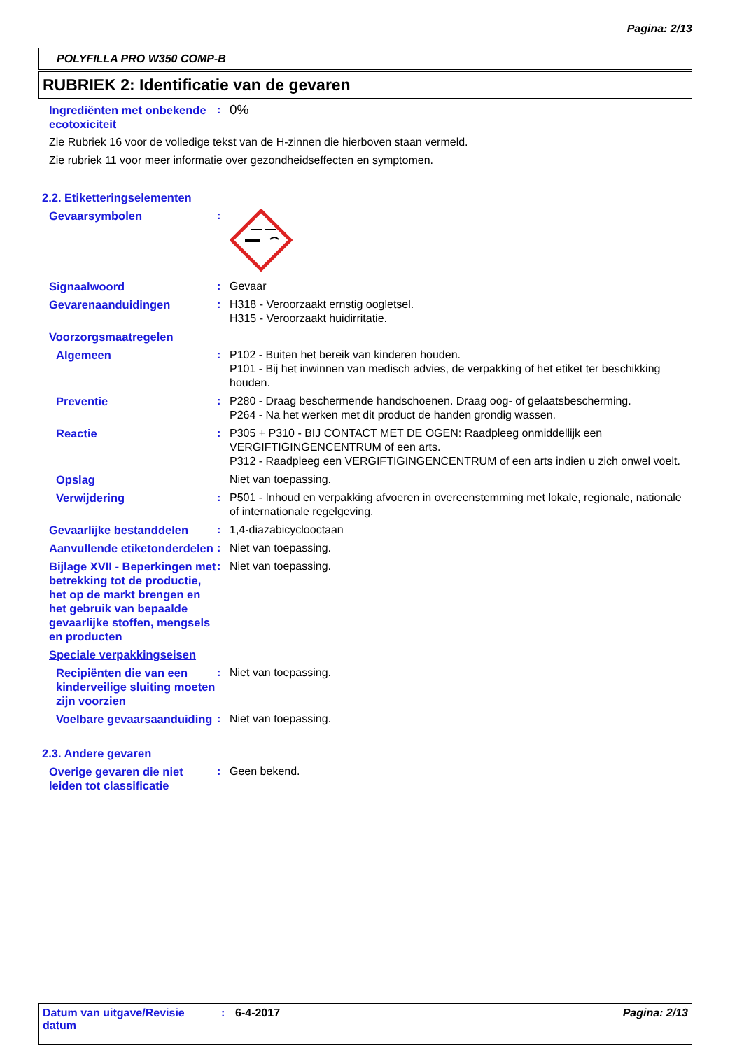Pagina: 2/13
POLYFILLA PRO W350 COMP-B
RUBRIEK 2: Identificatie van de gevaren
Ingrediënten met onbekende ecotoxiciteit
:
0%
Zie Rubriek 16 voor de volledige tekst van de H-zinnen die hierboven staan vermeld.
Zie rubriek 11 voor meer informatie over gezondheidseffecten en symptomen.
2.2. Etiketteringselementen
Gevaarsymbolen :
Signaalwoord : Gevaar
Gevarenaanduidingen : H318 - Veroorzaakt ernstig oogletsel.
H315 - Veroorzaakt huidirritatie.
Voorzorgsmaatregelen
Algemeen : P102 - Buiten het bereik van kinderen houden.
P101 - Bij het inwinnen van medisch advies, de verpakking of het etiket ter beschikking houden.
Preventie : P280 - Draag beschermende handschoenen. Draag oog- of gelaatsbescherming.
P264 - Na het werken met dit product de handen grondig wassen.
Reactie : P305 + P310 - BIJ CONTACT MET DE OGEN: Raadpleeg onmiddellijk een VERGIFTIGINGENCENTRUM of een arts.
P312 - Raadpleeg een VERGIFTIGINGENCENTRUM of een arts indien u zich onwel voelt.
Opslag Niet van toepassing.
Verwijdering : P501 - Inhoud en verpakking afvoeren in overeenstemming met lokale, regionale, nationale of internationale regelgeving.
Gevaarlijke bestanddelen : 1,4-diazabicyclooctaan
Aanvullende etiketonderdelen
: Niet van toepassing.
Bijlage XVII - Beperkingen met betrekking tot de productie, het op de markt brengen en het gebruik van bepaalde gevaarlijke stoffen, mengsels en producten
: Niet van toepassing.
Speciale verpakkingseisen
Recipiënten die van een kinderveilige sluiting moeten zijn voorzien
: Niet van toepassing.
Voelbare gevaarsaanduiding
: Niet van toepassing.
2.3. Andere gevaren
Overige gevaren die niet leiden tot classificatie
: Geen bekend.
Datum van uitgave/Revisie datum
: 6-4-2017 Pagina: 2/13